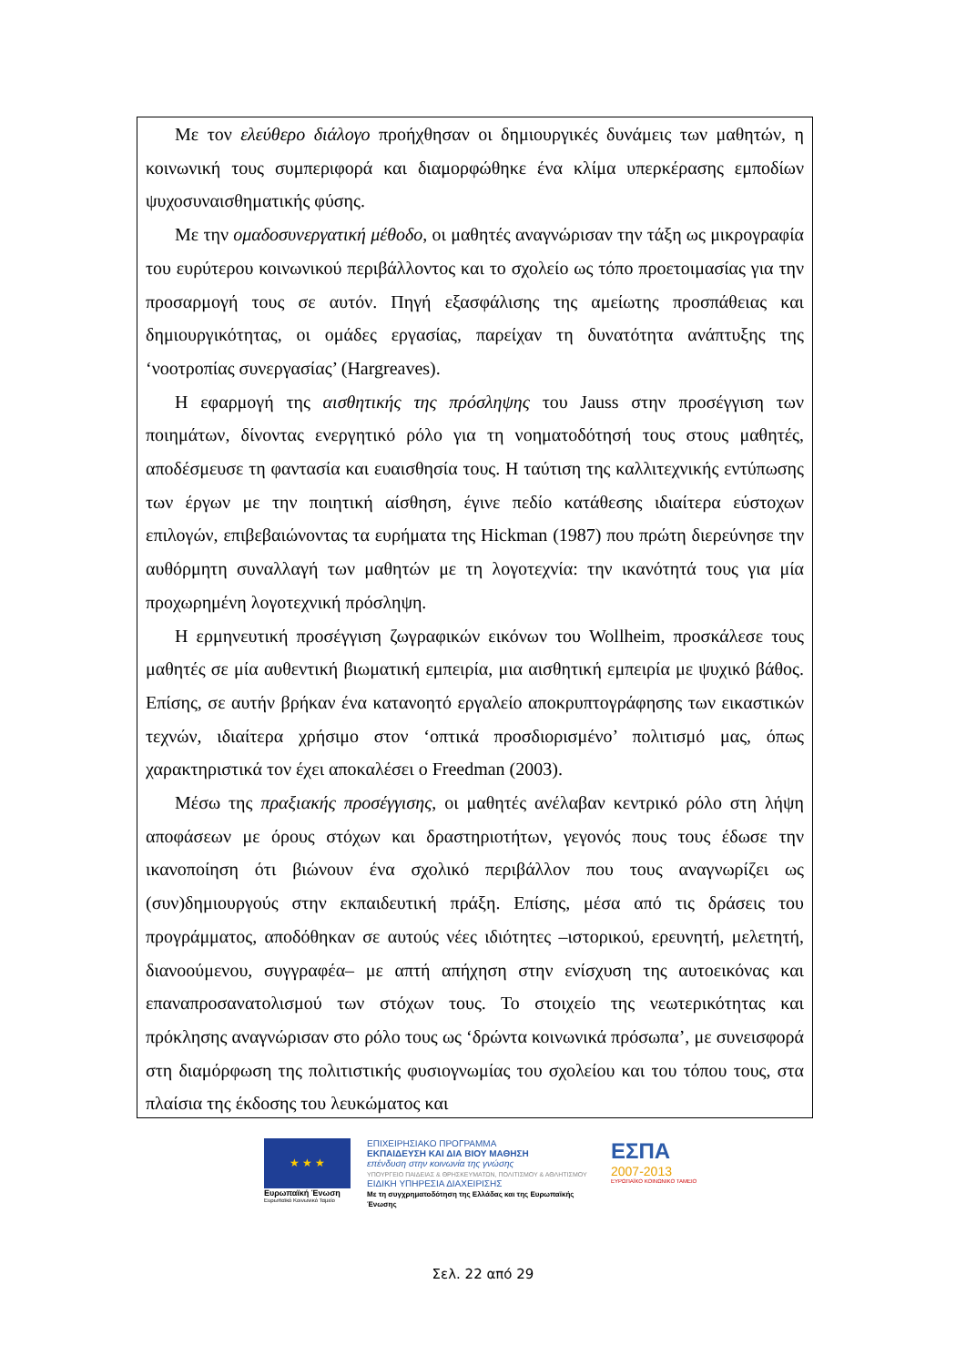Με τον ελεύθερο διάλογο προήχθησαν οι δημιουργικές δυνάμεις των μαθητών, η κοινωνική τους συμπεριφορά και διαμορφώθηκε ένα κλίμα υπερκέρασης εμποδίων ψυχοσυναισθηματικής φύσης.
Με την ομαδοσυνεργατική μέθοδο, οι μαθητές αναγνώρισαν την τάξη ως μικρογραφία του ευρύτερου κοινωνικού περιβάλλοντος και το σχολείο ως τόπο προετοιμασίας για την προσαρμογή τους σε αυτόν. Πηγή εξασφάλισης της αμείωτης προσπάθειας και δημιουργικότητας, οι ομάδες εργασίας, παρείχαν τη δυνατότητα ανάπτυξης της ‘νοοτροπίας συνεργασίας’ (Hargreaves).
Η εφαρμογή της αισθητικής της πρόσληψης του Jauss στην προσέγγιση των ποιημάτων, δίνοντας ενεργητικό ρόλο για τη νοηματοδότησή τους στους μαθητές, αποδέσμευσε τη φαντασία και ευαισθησία τους. Η ταύτιση της καλλιτεχνικής εντύπωσης των έργων με την ποιητική αίσθηση, έγινε πεδίο κατάθεσης ιδιαίτερα εύστοχων επιλογών, επιβεβαιώνοντας τα ευρήματα της Hickman (1987) που πρώτη διερεύνησε την αυθόρμητη συναλλαγή των μαθητών με τη λογοτεχνία: την ικανότητά τους για μία προχωρημένη λογοτεχνική πρόσληψη.
Η ερμηνευτική προσέγγιση ζωγραφικών εικόνων του Wollheim, προσκάλεσε τους μαθητές σε μία αυθεντική βιωματική εμπειρία, μια αισθητική εμπειρία με ψυχικό βάθος. Επίσης, σε αυτήν βρήκαν ένα κατανοητό εργαλείο αποκρυπτογράφησης των εικαστικών τεχνών, ιδιαίτερα χρήσιμο στον ‘οπτικά προσδιορισμένο’ πολιτισμό μας, όπως χαρακτηριστικά τον έχει αποκαλέσει ο Freedman (2003).
Μέσω της πραξιακής προσέγγισης, οι μαθητές ανέλαβαν κεντρικό ρόλο στη λήψη αποφάσεων με όρους στόχων και δραστηριοτήτων, γεγονός πους τους έδωσε την ικανοποίηση ότι βιώνουν ένα σχολικό περιβάλλον που τους αναγνωρίζει ως (συν)δημιουργούς στην εκπαιδευτική πράξη. Επίσης, μέσα από τις δράσεις του προγράμματος, αποδόθηκαν σε αυτούς νέες ιδιότητες –ιστορικού, ερευνητή, μελετητή, διανοούμενου, συγγραφέα– με απτή απήχηση στην ενίσχυση της αυτοεικόνας και επαναπροσανατολισμού των στόχων τους. Το στοιχείο της νεωτερικότητας και πρόκλησης αναγνώρισαν στο ρόλο τους ως ‘δρώντα κοινωνικά πρόσωπα’, με συνεισφορά στη διαμόρφωση της πολιτιστικής φυσιογνωμίας του σχολείου και του τόπου τους, στα πλαίσια της έκδοσης του λευκώματος και
★ ★ ★
Ευρωπαϊκή Ένωση
Ευρωπαϊκό Κοινωνικό Ταμείο
ΕΠΙΧΕΙΡΗΣΙΑΚΟ ΠΡΟΓΡΑΜΜΑ
ΕΚΠΑΙΔΕΥΣΗ ΚΑΙ ΔΙΑ ΒΙΟΥ ΜΑΘΗΣΗ
επένδυση στην κοινωνία της γνώσης
ΥΠΟΥΡΓΕΙΟ ΠΑΙΔΕΙΑΣ & ΘΡΗΣΚΕΥΜΑΤΩΝ, ΠΟΛΙΤΙΣΜΟΥ & ΑΘΛΗΤΙΣΜΟΥ
ΕΙΔΙΚΗ ΥΠΗΡΕΣΙΑ ΔΙΑΧΕΙΡΙΣΗΣ
Με τη συγχρηματοδότηση της Ελλάδας και της Ευρωπαϊκής Ένωσης
ΕΣΠΑ
2007-2013
ΕΥΡΩΠΑΪΚΟ ΚΟΙΝΩΝΙΚΟ ΤΑΜΕΙΟ
Σελ. 22 από 29